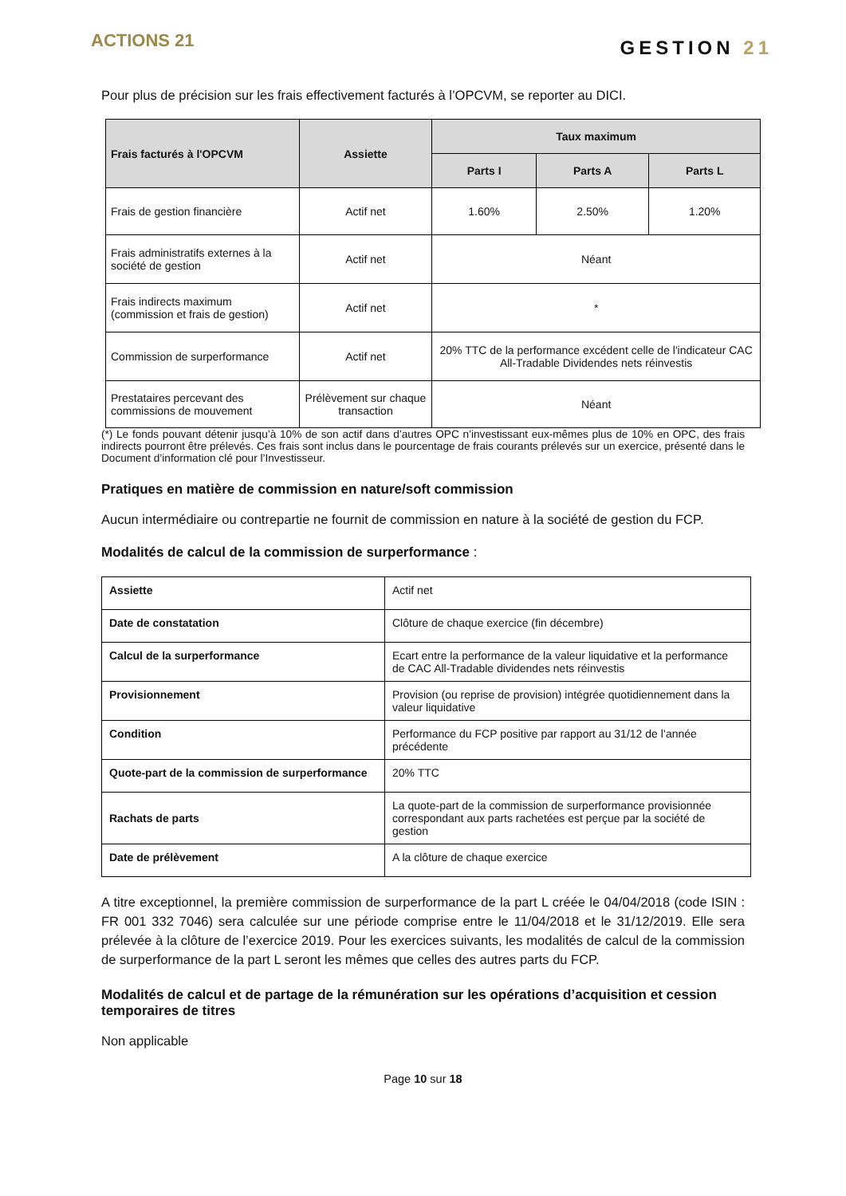ACTIONS 21
GESTION 21
Pour plus de précision sur les frais effectivement facturés à l’OPCVM, se reporter au DICI.
| Frais facturés à l'OPCVM | Assiette | Taux maximum | | |
| --- | --- | --- | --- | --- |
| | | Parts I | Parts A | Parts L |
| Frais de gestion financière | Actif net | 1.60% | 2.50% | 1.20% |
| Frais administratifs externes à la société de gestion | Actif net | Néant | | |
| Frais indirects maximum (commission et frais de gestion) | Actif net | * | | |
| Commission de surperformance | Actif net | 20% TTC de la performance excédent celle de l'indicateur CAC All-Tradable Dividendes nets réinvestis | | |
| Prestataires percevant des commissions de mouvement | Prélèvement sur chaque transaction | Néant | | |
(*) Le fonds pouvant détenir jusqu’à 10% de son actif dans d’autres OPC n’investissant eux-mêmes plus de 10% en OPC, des frais indirects pourront être prélevés. Ces frais sont inclus dans le pourcentage de frais courants prélevés sur un exercice, présenté dans le Document d’information clé pour l’Investisseur.
Pratiques en matière de commission en nature/soft commission
Aucun intermédiaire ou contrepartie ne fournit de commission en nature à la société de gestion du FCP.
Modalités de calcul de la commission de surperformance :
| Assiette | Actif net |
| Date de constatation | Clôture de chaque exercice (fin décembre) |
| Calcul de la surperformance | Ecart entre la performance de la valeur liquidative et la performance de CAC All-Tradable dividendes nets réinvestis |
| Provisionnement | Provision (ou reprise de provision) intégrée quotidiennement dans la valeur liquidative |
| Condition | Performance du FCP positive par rapport au 31/12 de l’année précédente |
| Quote-part de la commission de surperformance | 20% TTC |
| Rachats de parts | La quote-part de la commission de surperformance provisionnée correspondant aux parts rachetées est perçue par la société de gestion |
| Date de prélèvement | A la clôture de chaque exercice |
A titre exceptionnel, la première commission de surperformance de la part L créée le 04/04/2018 (code ISIN : FR 001 332 7046) sera calculée sur une période comprise entre le 11/04/2018 et le 31/12/2019. Elle sera prélevée à la clôture de l’exercice 2019. Pour les exercices suivants, les modalités de calcul de la commission de surperformance de la part L seront les mêmes que celles des autres parts du FCP.
Modalités de calcul et de partage de la rémunération sur les opérations d’acquisition et cession temporaires de titres
Non applicable
Page 10 sur 18